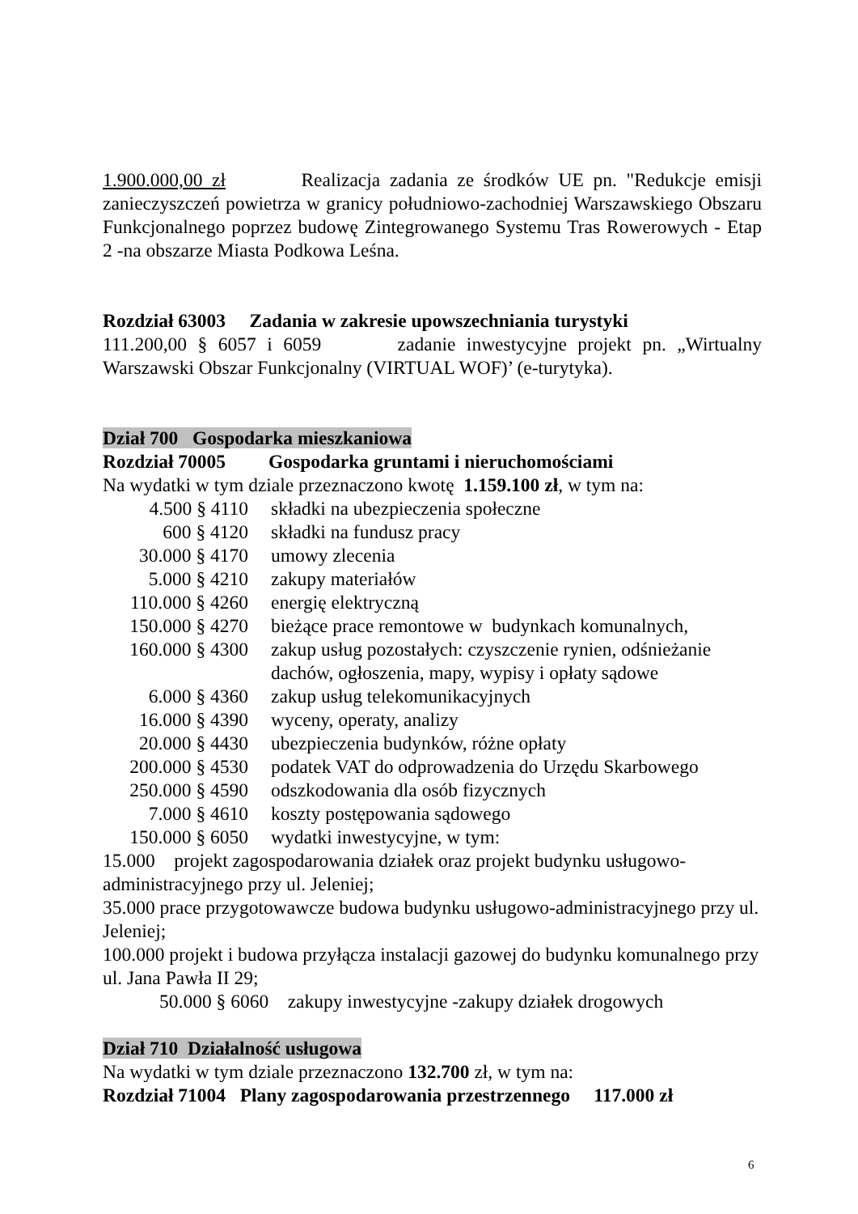1.900.000,00 zł Realizacja zadania ze środków UE pn. "Redukcje emisji zanieczyszczeń powietrza w granicy południowo-zachodniej Warszawskiego Obszaru Funkcjonalnego poprzez budowę Zintegrowanego Systemu Tras Rowerowych - Etap 2 -na obszarze Miasta Podkowa Leśna.
Rozdział 63003 Zadania w zakresie upowszechniania turystyki
111.200,00 § 6057 i 6059 zadanie inwestycyjne projekt pn. „Wirtualny Warszawski Obszar Funkcjonalny (VIRTUAL WOF)’ (e-turytyka).
Dział 700 Gospodarka mieszkaniowa
Rozdział 70005 Gospodarka gruntami i nieruchomościami
Na wydatki w tym dziale przeznaczono kwotę 1.159.100 zł, w tym na:
| 4.500 § 4110 | składki na ubezpieczenia społeczne |
| 600 § 4120 | składki na fundusz pracy |
| 30.000 § 4170 | umowy zlecenia |
| 5.000 § 4210 | zakupy materiałów |
| 110.000 § 4260 | energię elektryczną |
| 150.000 § 4270 | bieżące prace remontowe w budynkach komunalnych, |
| 160.000 § 4300 | zakup usług pozostałych: czyszczenie rynien, odśnieżanie dachów, ogłoszenia, mapy, wypisy i opłaty sądowe |
| 6.000 § 4360 | zakup usług telekomunikacyjnych |
| 16.000 § 4390 | wyceny, operaty, analizy |
| 20.000 § 4430 | ubezpieczenia budynków, różne opłaty |
| 200.000 § 4530 | podatek VAT do odprowadzenia do Urzędu Skarbowego |
| 250.000 § 4590 | odszkodowania dla osób fizycznych |
| 7.000 § 4610 | koszty postępowania sądowego |
| 150.000 § 6050 | wydatki inwestycyjne, w tym: |
15.000 projekt zagospodarowania działek oraz projekt budynku usługowo-administracyjnego przy ul. Jeleniej;
35.000 prace przygotowawcze budowa budynku usługowo-administracyjnego przy ul. Jeleniej;
100.000 projekt i budowa przyłącza instalacji gazowej do budynku komunalnego przy ul. Jana Pawła II 29;
50.000 § 6060 zakupy inwestycyjne -zakupy działek drogowych
Dział 710 Działalność usługowa
Na wydatki w tym dziale przeznaczono 132.700 zł, w tym na:
Rozdział 71004 Plany zagospodarowania przestrzennego 117.000 zł
6